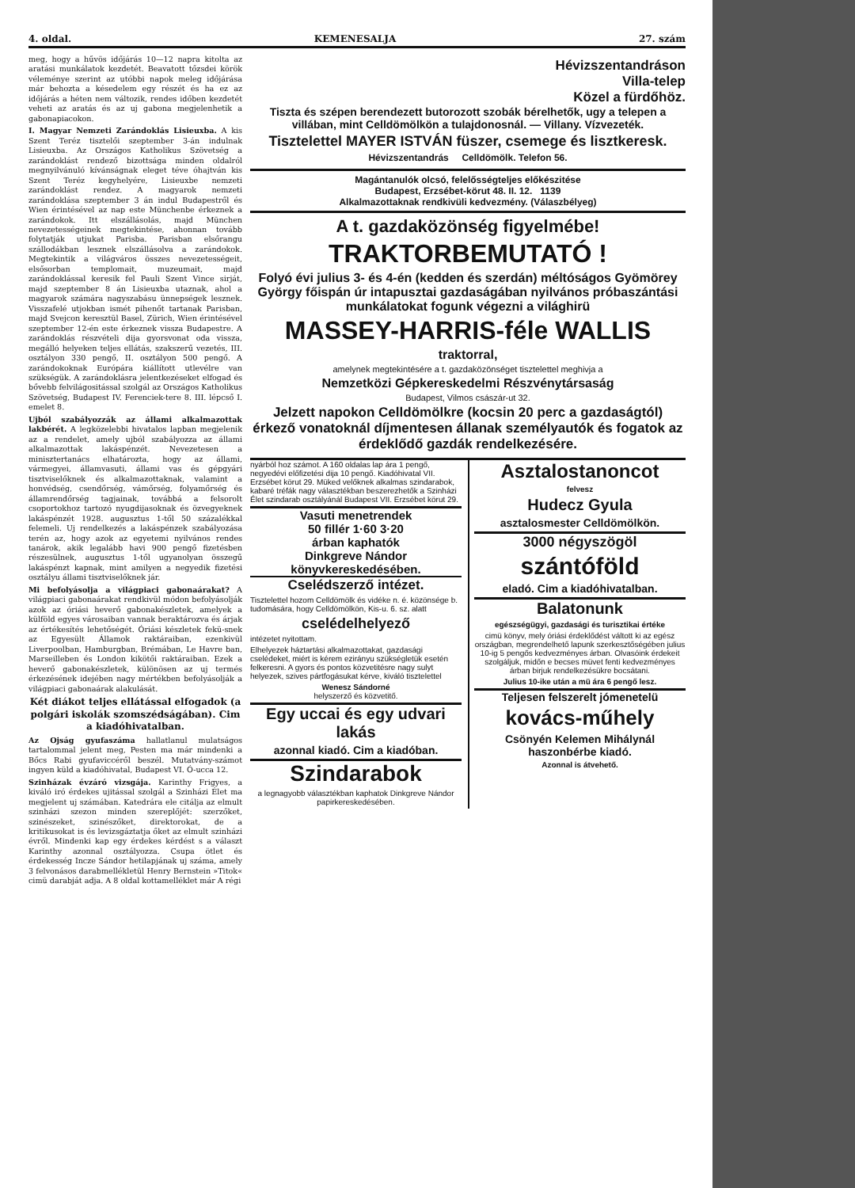4. oldal. KEMENESALJA 27. szám
meg, hogy a hűvös időjárás 10—12 napra kitolta az aratási munkálatok kezdetét. Beavatott tőzsdei körök véleménye szerint az utóbbi napok meleg időjárása már behozta a késedelem egy részét és ha ez az időjárás a héten nem változik, rendes időben kezdetét veheti az aratás és az uj gabona megjelenhetik a gabonapiacokon.
I. Magyar Nemzeti Zarándoklás Lisieuxba. A kis Szent Teréz tisztelői szeptember 3-án indulnak Lisieuxba. Az Országos Katholikus Szövetség a zarándoklást rendező bizottsága minden oldalról megnyilvánuló kívánságnak eleget téve óhajtván kis Szent Teréz kegyhelyére, Lisieuxbe nemzeti zarándoklást rendez. A magyarok nemzeti zarándoklása szeptember 3 án indul Budapestről és Wien érintésével az nap este Münchenbe érkeznek a zarándokok. Itt elszállásolás, majd München nevezetességeinek megtekintése, ahonnan tovább folytatják utjukat Parisba. Parisban elsőrangu szállodákban lesznek elszállásolva a zarándokok. Megtekintik a világváros összes nevezetességeit, elsősorban templomait, muzeumait, majd zarándoklással keresik fel Pauli Szent Vince sirját, majd szeptember 8 án Lisieuxba utaznak, ahol a magyarok számára nagyszabásu ünnepségek lesznek. Visszafelé utjokban ismét pihenőt tartanak Parisban, majd Svejcon keresztül Basel, Zürich, Wien érintésével szeptember 12-én este érkeznek vissza Budapestre. A zarándoklás részvételi dija gyorsvonat oda vissza, megálló helyeken teljes ellátás, szakszerű vezetés, III. osztályon 330 pengő, II. osztályon 500 pengő. A zarándokoknak Európára kiállított utlevélre van szükségük. A zarándoklásra jelentkezéseket elfogad és bővebb felvilágositással szolgál az Országos Katholikus Szövetség, Budapest IV. Ferenciek-tere 8. III. lépcső I. emelet 8.
Ujból szabályozzák az állami alkalmazottak lakbérét. A legközelebbi hivatalos lapban megjelenik az a rendelet, amely ujból szabályozza az állami alkalmazottak lakáspénzét. Nevezetesen a minisztertanács elhatározta, hogy az állami, vármegyei, államvasuti, állami vas és gépgyári tisztviselőknek és alkalmazottaknak, valamint a honvédség, csendőrség, vámőrség, folyamőrség és államrendőrség tagjainak, továbbá a felsorolt csoportokhoz tartozó nyugdijasoknak és özvegyeknek lakáspénzét 1928. augusztus 1-től 50 százalékkal felemeli. Uj rendelkezés a lakáspénzek szabályozása terén az, hogy azok az egyetemi nyilvános rendes tanárok, akik legalább havi 900 pengő fizetésben részesülnek, augusztus 1-től ugyanolyan összegű lakáspénzt kapnak, mint amilyen a negyedik fizetési osztályu állami tisztviselőknek jár.
Mi befolyásolja a világpiaci gabonaárakat? A világpiaci gabonaárakat rendkivül módon befolyásolják azok az óriási heverő gabonakészletek, amelyek a külföld egyes városaiban vannak beraktározva és árjak az értékesítés lehetőségét. Óriási készletek fekü-snek az Egyesült Államok raktáraiban, ezenkivül Liverpoolban, Hamburgban, Brémában, Le Havre ban, Marseilleben és London kikötői raktáraiban. Ezek a heverő gabonakészletek, különösen az uj termés érkezésének idejében nagy mértékben befolyásolják a világpiaci gabonaárak alakulását.
Két diákot teljes ellátással elfogadok (a polgári iskolák szomszédságában). Cim a kiadóhivatalban.
Az Ojság gyufaszáma hallatlanul mulatságos tartalommal jelent meg, Pesten ma már mindenki a Bőcs Rabi gyufaviccéről beszél. Mutatvány-számot ingyen küld a kiadóhivatal, Budapest VI. Ó-ucca 12.
Szinházak évzáró vizsgája. Karinthy Frigyes, a kiváló iró érdekes ujitással szolgál a Szinházi Élet ma megjelent uj számában. Katedrára ele citálja az elmult szinházi szezon minden szereplőjét: szerzőket, szinészeket, szinészőket, direktorokat, de a kritikusokat is és levizsgáztatja őket az elmult szinházi évről. Mindenki kap egy érdekes kérdést s a választ Karinthy azonnal osztályozza. Csupa ötlet és érdekesség Incze Sándor hetilapjának uj száma, amely 3 felvonásos darabmellékletül Henry Bernstein »Titok« cimü darabját adja. A 8 oldal kottamelléklet már A régi
Hévizszentandráson
Villa-telep
Közel a fürdőhöz.
Tiszta és szépen berendezett butorozott szobák bérelhetők, ugy a telepen a villában, mint Celldömölkön a tulajdonosnál. — Villany. Vízvezeték.
Tisztelettel MAYER ISTVÁN füszer, csemege és lisztkeresk.
Hévizszentandrás Celldömölk. Telefon 56.
Magántanulók olcsó, felelősségteljes előkészitése
Budapest, Erzsébet-körut 48. II. 12. 1139
Alkalmazottaknak rendkivüli kedvezmény. (Válaszbélyeg)
A t. gazdaközönség figyelmébe!
TRAKTORBEMUTATÓ !
Folyó évi julius 3- és 4-én (kedden és szerdán) méltóságos Gyömörey György főispán úr intapusztai gazdaságában nyilvános próbaszántási munkálatokat fogunk végezni a világhirü
MASSEY-HARRIS-féle WALLIS
traktorral,
amelynek megtekintésére a t. gazdaközönséget tisztelettel meghivja a
Nemzetközi Gépkereskedelmi Részvénytársaság
Budapest, Vilmos császár-ut 32.
Jelzett napokon Celldömölkre (kocsin 20 perc a gazdaságtól) érkező vonatoknál díjmentesen állanak személyautók és fogatok az érdeklődő gazdák rendelkezésére.
nyárból hoz számot. A 160 oldalas lap ára 1 pengő, negyedévi előfizetési dija 10 pengő. Kiadóhivatal VII. Erzsébet körut 29. Müked velőknek alkalmas szindarabok, kabaré tréfák nagy választékban beszerezhetők a Szinházi Élet szindarab osztályánál Budapest VII. Erzsébet körut 29.
Vasuti menetrendek
50 fillér 1·60 3·20
árban kaphatók
Dinkgreve Nándor
könyvkereskedésében.
Cselédszerző intézet.
Tisztelettel hozom Celldömölk és vidéke n. é. közönsége b. tudomására, hogy Celldömölkön, Kis-u. 6. sz. alatt
cselédelhelyező
intézetet nyitottam.
Elhelyezek háztartási alkalmazottakat, gazdasági cselédeket, miért is kérem ezirányu szükségletük esetén felkeresni. A gyors és pontos közvetitésre nagy sulyt helyezek, szives pártfogásukat kérve, kiváló tisztelettel
Wenesz Sándorné
helyszerző és közvetitő.
Egy uccai és egy udvari lakás
azonnal kiadó. Cim a kiadóban.
Szindarabok
a legnagyobb választékban kaphatok Dinkgreve Nándor papirkereskedésében.
Asztalostanoncot
felvesz
Hudecz Gyula
asztalosmester Celldömölkön.
3000 négyszögöl
szántóföld
eladó. Cim a kiadóhivatalban.
Balatonunk
egészségügyi, gazdasági és turisztikai értéke
cimü könyv, mely óriási érdeklődést váltott ki az egész országban, megrendelhető lapunk szerkesztőségében julius 10-ig 5 pengős kedvezményes árban. Olvasóink érdekeit szolgáljuk, midőn e becses müvet fenti kedvezményes árban birjuk rendelkezésükre bocsátani.
Julius 10-ike után a mü ára 6 pengő lesz.
Teljesen felszerelt jómenetelü
kovács-műhely
Csönyén Kelemen Mihálynál haszonbérbe kiadó.
Azonnal is átvehető.